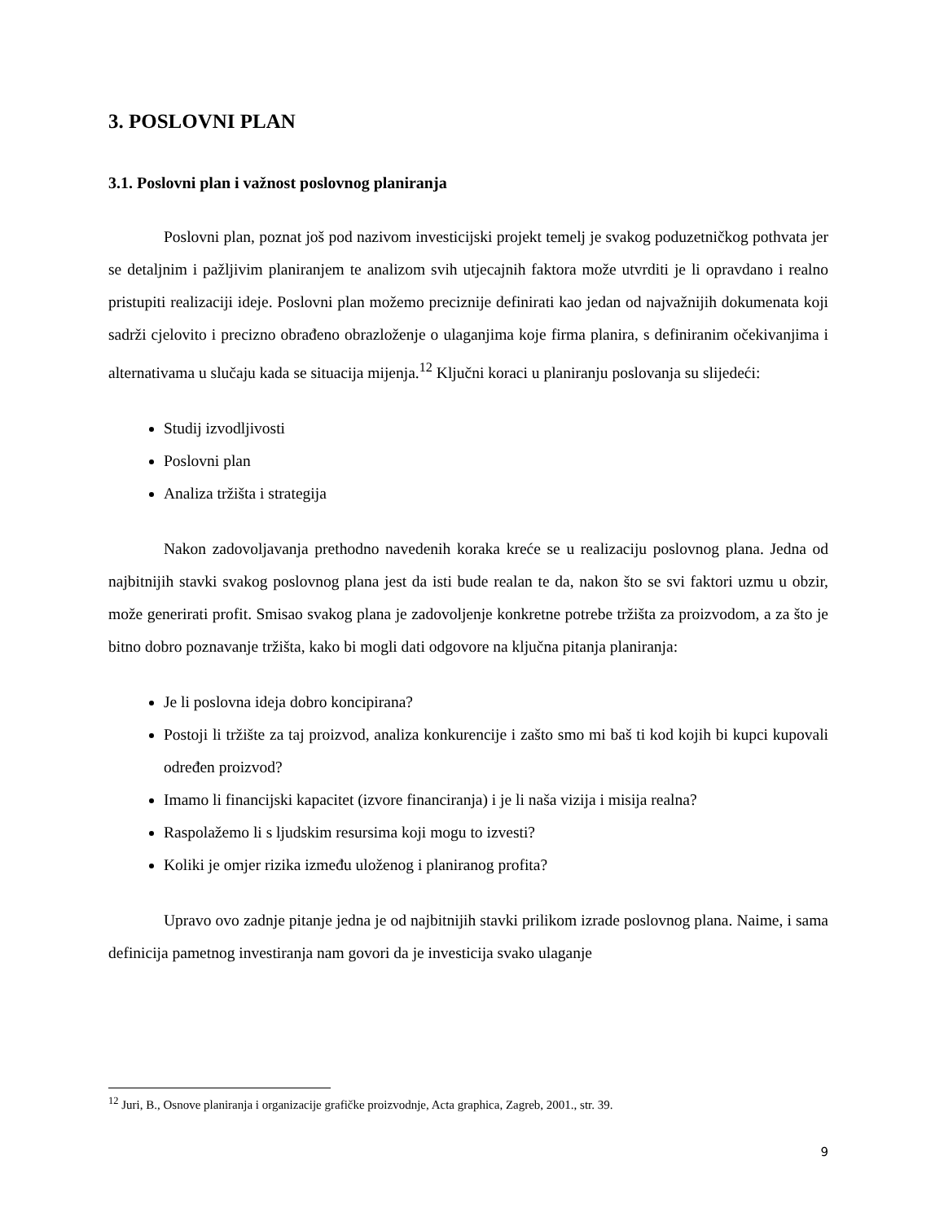3. POSLOVNI PLAN
3.1. Poslovni plan i važnost poslovnog planiranja
Poslovni plan, poznat još pod nazivom investicijski projekt temelj je svakog poduzetničkog pothvata jer se detaljnim i pažljivim planiranjem te analizom svih utjecajnih faktora može utvrditi je li opravdano i realno pristupiti realizaciji ideje. Poslovni plan možemo preciznije definirati kao jedan od najvažnijih dokumenata koji sadrži cjelovito i precizno obrađeno obrazloženje o ulaganjima koje firma planira, s definiranim očekivanjima i alternativama u slučaju kada se situacija mijenja.<sup>12</sup> Ključni koraci u planiranju poslovanja su slijedeći:
Studij izvodljivosti
Poslovni plan
Analiza tržišta i strategija
Nakon zadovoljavanja prethodno navedenih koraka kreće se u realizaciju poslovnog plana. Jedna od najbitnijih stavki svakog poslovnog plana jest da isti bude realan te da, nakon što se svi faktori uzmu u obzir, može generirati profit. Smisao svakog plana je zadovoljenje konkretne potrebe tržišta za proizvodom, a za što je bitno dobro poznavanje tržišta, kako bi mogli dati odgovore na ključna pitanja planiranja:
Je li poslovna ideja dobro koncipirana?
Postoji li tržište za taj proizvod, analiza konkurencije i zašto smo mi baš ti kod kojih bi kupci kupovali određen proizvod?
Imamo li financijski kapacitet (izvore financiranja) i je li naša vizija i misija realna?
Raspolažemo li s ljudskim resursima koji mogu to izvesti?
Koliki je omjer rizika između uloženog i planiranog profita?
Upravo ovo zadnje pitanje jedna je od najbitnijih stavki prilikom izrade poslovnog plana. Naime, i sama definicija pametnog investiranja nam govori da je investicija svako ulaganje
<sup>12</sup> Juri, B., Osnove planiranja i organizacije grafičke proizvodnje, Acta graphica, Zagreb, 2001., str. 39.
9